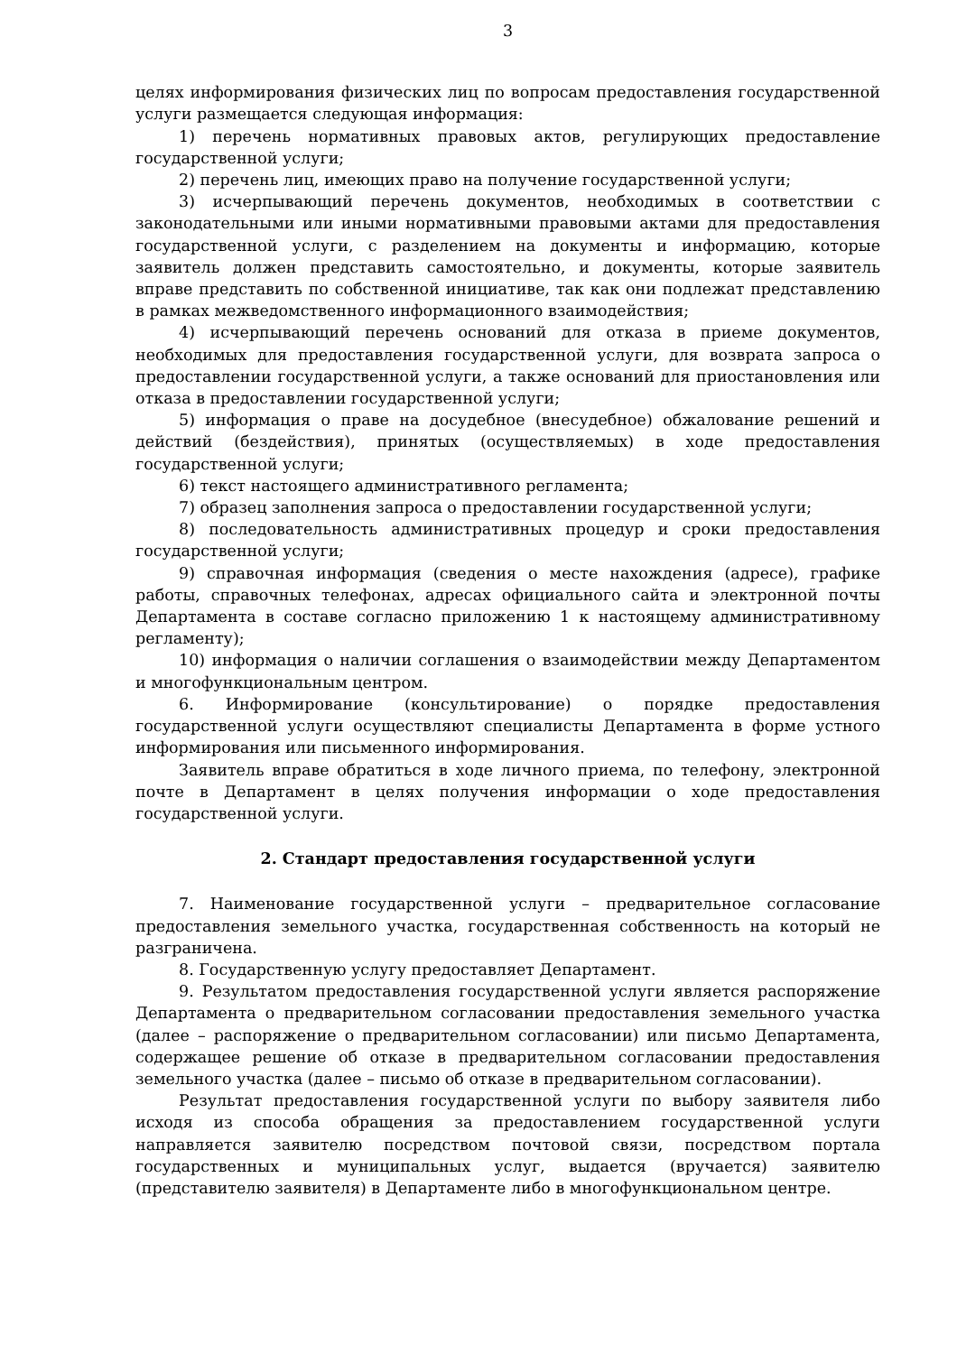3
целях информирования физических лиц по вопросам предоставления государственной услуги размещается следующая информация:
1) перечень нормативных правовых актов, регулирующих предоставление государственной услуги;
2) перечень лиц, имеющих право на получение государственной услуги;
3) исчерпывающий перечень документов, необходимых в соответствии с законодательными или иными нормативными правовыми актами для предоставления государственной услуги, с разделением на документы и информацию, которые заявитель должен представить самостоятельно, и документы, которые заявитель вправе представить по собственной инициативе, так как они подлежат представлению в рамках межведомственного информационного взаимодействия;
4) исчерпывающий перечень оснований для отказа в приеме документов, необходимых для предоставления государственной услуги, для возврата запроса о предоставлении государственной услуги, а также оснований для приостановления или отказа в предоставлении государственной услуги;
5) информация о праве на досудебное (внесудебное) обжалование решений и действий (бездействия), принятых (осуществляемых) в ходе предоставления государственной услуги;
6) текст настоящего административного регламента;
7) образец заполнения запроса о предоставлении государственной услуги;
8) последовательность административных процедур и сроки предоставления государственной услуги;
9) справочная информация (сведения о месте нахождения (адресе), графике работы, справочных телефонах, адресах официального сайта и электронной почты Департамента в составе согласно приложению 1 к настоящему административному регламенту);
10) информация о наличии соглашения о взаимодействии между Департаментом и многофункциональным центром.
6. Информирование (консультирование) о порядке предоставления государственной услуги осуществляют специалисты Департамента в форме устного информирования или письменного информирования.
Заявитель вправе обратиться в ходе личного приема, по телефону, электронной почте в Департамент в целях получения информации о ходе предоставления государственной услуги.
2. Стандарт предоставления государственной услуги
7. Наименование государственной услуги – предварительное согласование предоставления земельного участка, государственная собственность на который не разграничена.
8. Государственную услугу предоставляет Департамент.
9. Результатом предоставления государственной услуги является распоряжение Департамента о предварительном согласовании предоставления земельного участка (далее – распоряжение о предварительном согласовании) или письмо Департамента, содержащее решение об отказе в предварительном согласовании предоставления земельного участка (далее – письмо об отказе в предварительном согласовании).
Результат предоставления государственной услуги по выбору заявителя либо исходя из способа обращения за предоставлением государственной услуги направляется заявителю посредством почтовой связи, посредством портала государственных и муниципальных услуг, выдается (вручается) заявителю (представителю заявителя) в Департаменте либо в многофункциональном центре.